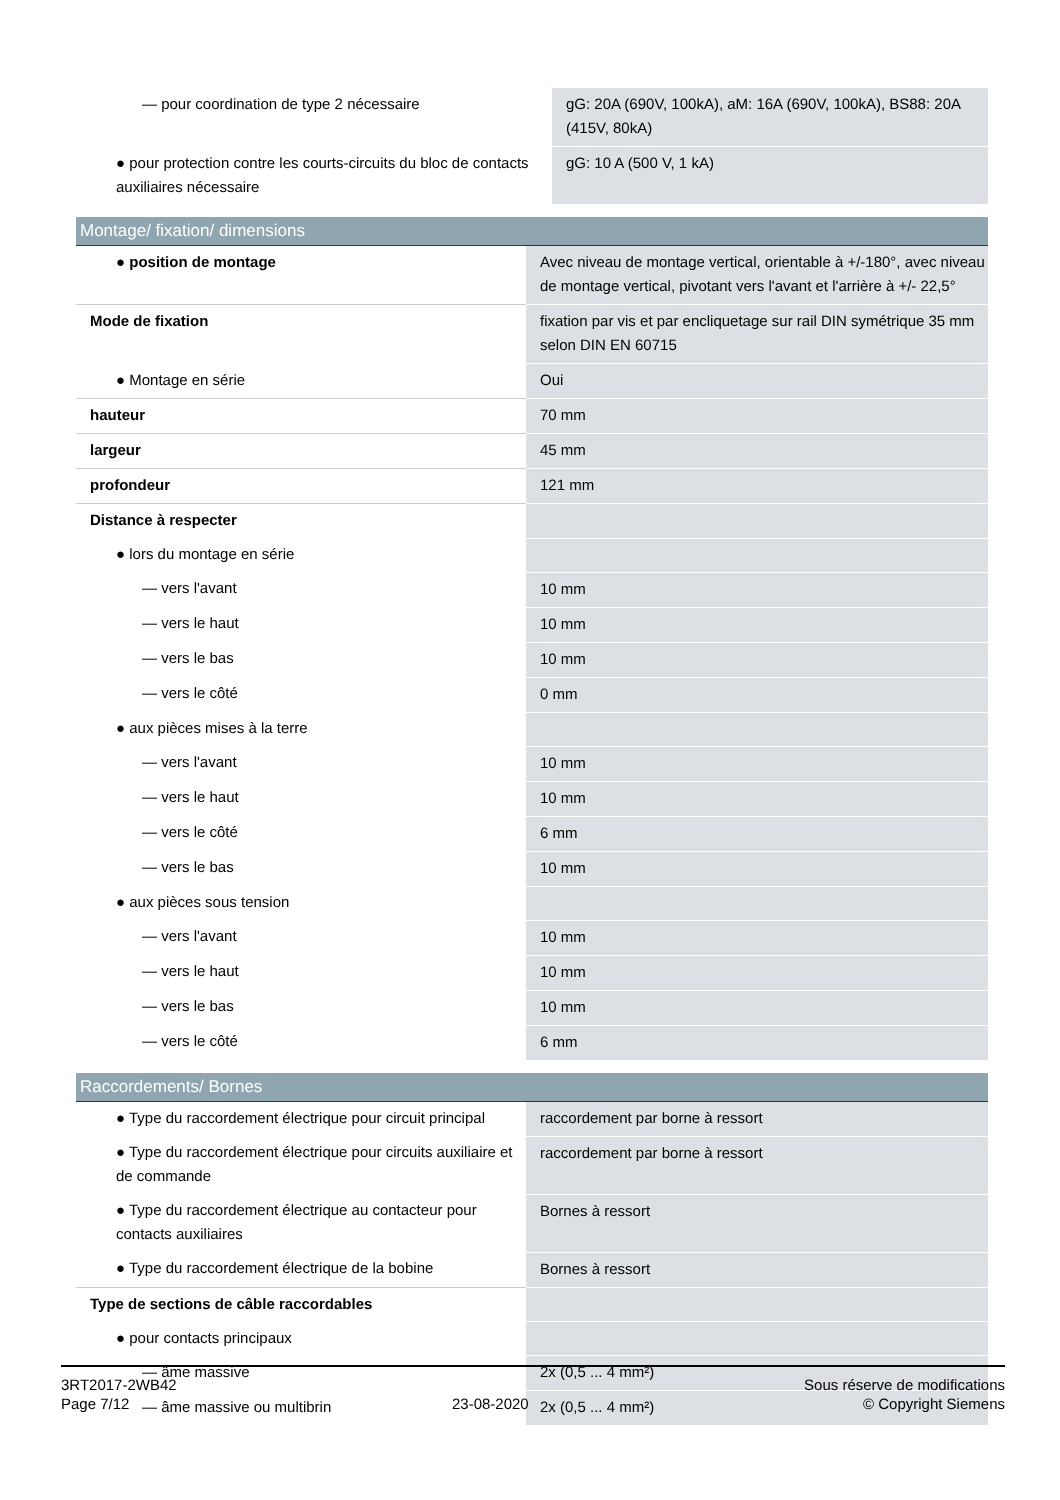| — pour coordination de type 2 nécessaire | gG: 20A (690V, 100kA), aM: 16A (690V, 100kA), BS88: 20A (415V, 80kA) |
| ● pour protection contre les courts-circuits du bloc de contacts auxiliaires nécessaire | gG: 10 A (500 V, 1 kA) |
Montage/ fixation/ dimensions
| ● position de montage | Avec niveau de montage vertical, orientable à +/-180°, avec niveau de montage vertical, pivotant vers l'avant et l'arrière à +/- 22,5° |
| Mode de fixation | fixation par vis et par encliquetage sur rail DIN symétrique 35 mm selon DIN EN 60715 |
| ● Montage en série | Oui |
| hauteur | 70 mm |
| largeur | 45 mm |
| profondeur | 121 mm |
| Distance à respecter | |
| ● lors du montage en série | |
| — vers l'avant | 10 mm |
| — vers le haut | 10 mm |
| — vers le bas | 10 mm |
| — vers le côté | 0 mm |
| ● aux pièces mises à la terre | |
| — vers l'avant | 10 mm |
| — vers le haut | 10 mm |
| — vers le côté | 6 mm |
| — vers le bas | 10 mm |
| ● aux pièces sous tension | |
| — vers l'avant | 10 mm |
| — vers le haut | 10 mm |
| — vers le bas | 10 mm |
| — vers le côté | 6 mm |
Raccordements/ Bornes
| ● Type du raccordement électrique pour circuit principal | raccordement par borne à ressort |
| ● Type du raccordement électrique pour circuits auxiliaire et de commande | raccordement par borne à ressort |
| ● Type du raccordement électrique au contacteur pour contacts auxiliaires | Bornes à ressort |
| ● Type du raccordement électrique de la bobine | Bornes à ressort |
| Type de sections de câble raccordables | |
| ● pour contacts principaux | |
| — âme massive | 2x (0,5 ... 4 mm²) |
| — âme massive ou multibrin | 2x (0,5 ... 4 mm²) |
3RT2017-2WB42
Page 7/12
23-08-2020
Sous réserve de modifications
© Copyright Siemens